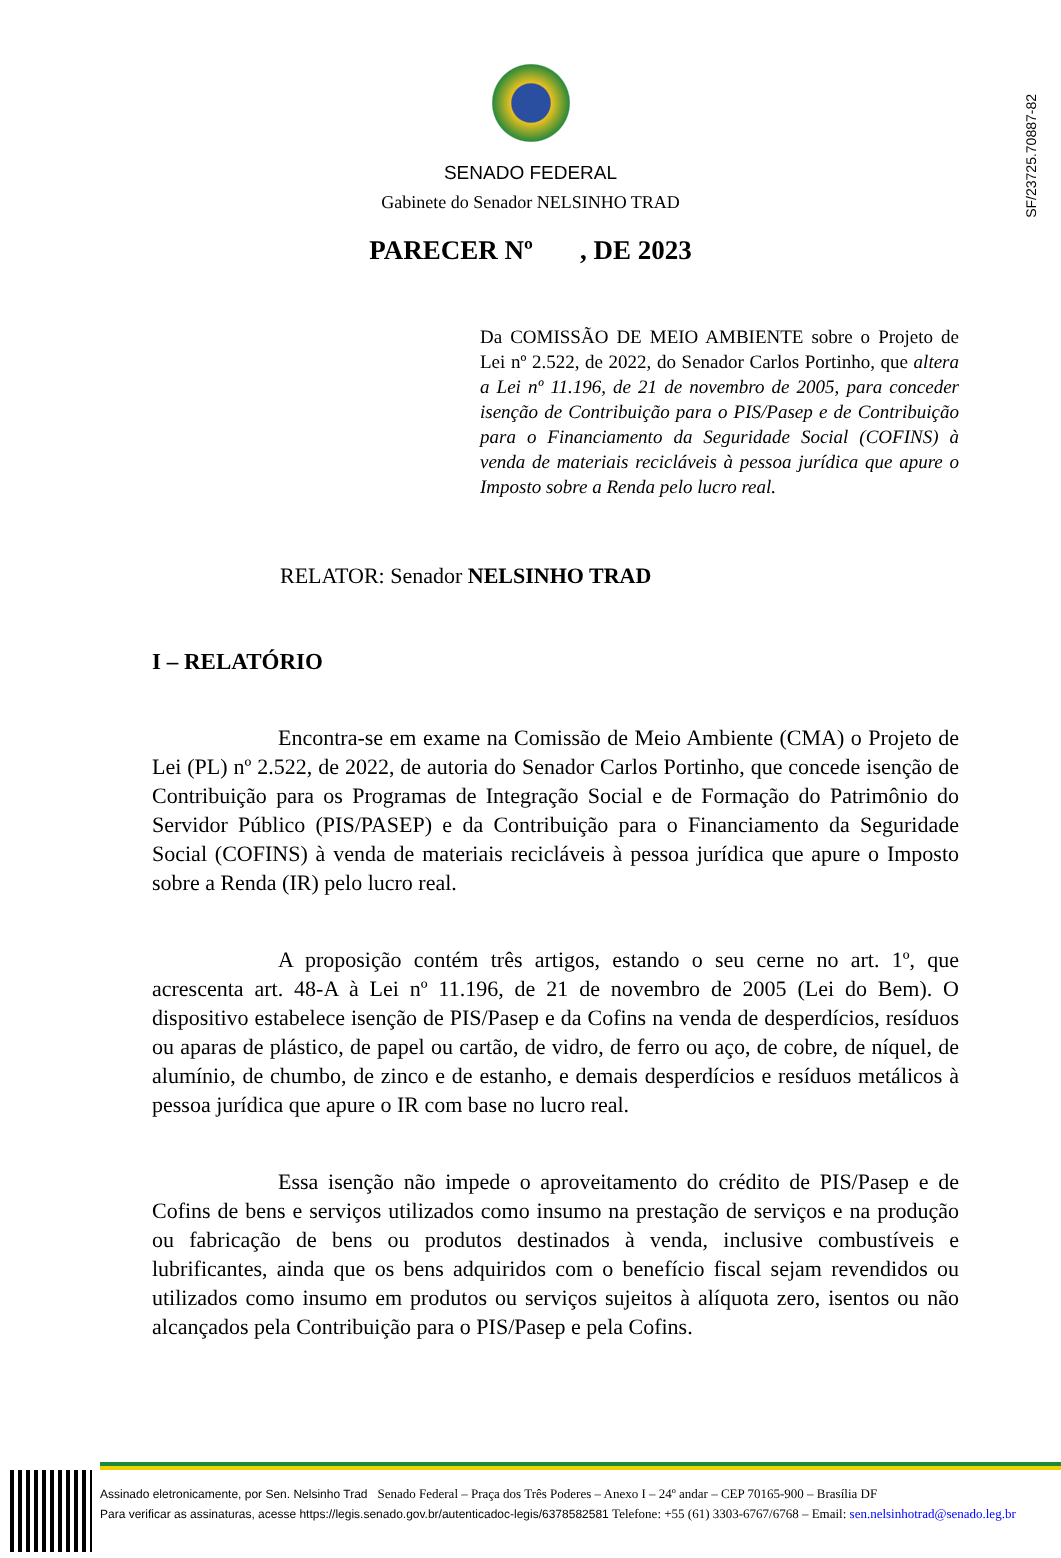SF/23725.70887-82
SENADO FEDERAL
Gabinete do Senador NELSINHO TRAD
PARECER Nº , DE 2023
Da COMISSÃO DE MEIO AMBIENTE sobre o Projeto de Lei nº 2.522, de 2022, do Senador Carlos Portinho, que altera a Lei nº 11.196, de 21 de novembro de 2005, para conceder isenção de Contribuição para o PIS/Pasep e de Contribuição para o Financiamento da Seguridade Social (COFINS) à venda de materiais recicláveis à pessoa jurídica que apure o Imposto sobre a Renda pelo lucro real.
RELATOR: Senador NELSINHO TRAD
I – RELATÓRIO
Encontra-se em exame na Comissão de Meio Ambiente (CMA) o Projeto de Lei (PL) nº 2.522, de 2022, de autoria do Senador Carlos Portinho, que concede isenção de Contribuição para os Programas de Integração Social e de Formação do Patrimônio do Servidor Público (PIS/PASEP) e da Contribuição para o Financiamento da Seguridade Social (COFINS) à venda de materiais recicláveis à pessoa jurídica que apure o Imposto sobre a Renda (IR) pelo lucro real.
A proposição contém três artigos, estando o seu cerne no art. 1º, que acrescenta art. 48-A à Lei nº 11.196, de 21 de novembro de 2005 (Lei do Bem). O dispositivo estabelece isenção de PIS/Pasep e da Cofins na venda de desperdícios, resíduos ou aparas de plástico, de papel ou cartão, de vidro, de ferro ou aço, de cobre, de níquel, de alumínio, de chumbo, de zinco e de estanho, e demais desperdícios e resíduos metálicos à pessoa jurídica que apure o IR com base no lucro real.
Essa isenção não impede o aproveitamento do crédito de PIS/Pasep e de Cofins de bens e serviços utilizados como insumo na prestação de serviços e na produção ou fabricação de bens ou produtos destinados à venda, inclusive combustíveis e lubrificantes, ainda que os bens adquiridos com o benefício fiscal sejam revendidos ou utilizados como insumo em produtos ou serviços sujeitos à alíquota zero, isentos ou não alcançados pela Contribuição para o PIS/Pasep e pela Cofins.
Assinado eletronicamente, por Sen. Nelsinho Trad Senado Federal – Praça dos Três Poderes – Anexo I – 24º andar – CEP 70165-900 – Brasília DF
Para verificar as assinaturas, acesse https://legis.senado.gov.br/autenticadoc-legis/6378582581 Telefone: +55 (61) 3303-6767/6768 – Email: sen.nelsinhotrad@senado.leg.br